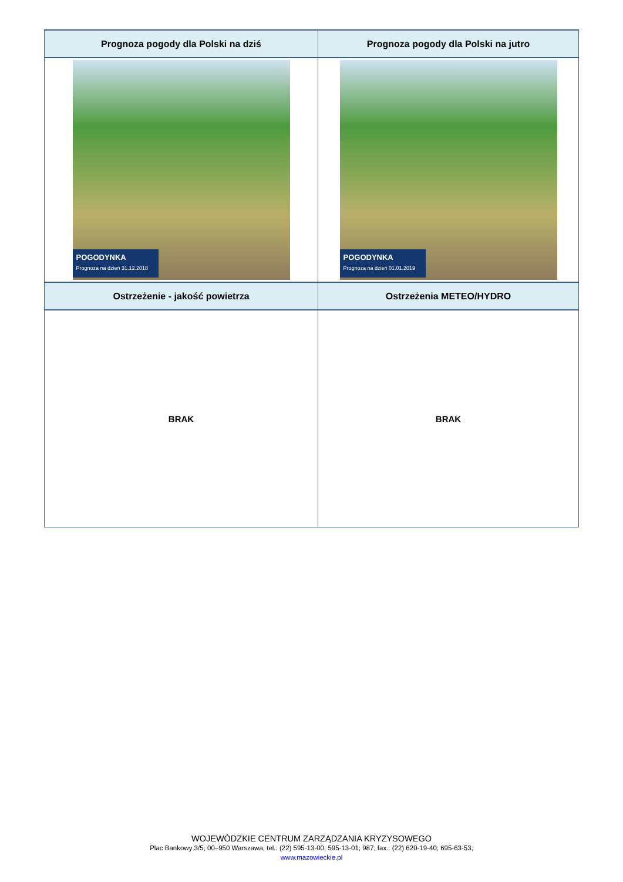| Prognoza pogody dla Polski na dziś | Prognoza pogody dla Polski na jutro |
| --- | --- |
| POGODYNKA Prognoza na dzień 31.12.2018 | POGODYNKA Prognoza na dzień 01.01.2019 |
| Ostrzeżenie - jakość powietrza | Ostrzeżenia METEO/HYDRO |
| BRAK | BRAK |
WOJEWÓDZKIE CENTRUM ZARZĄDZANIA KRYZYSOWEGO
Plac Bankowy 3/5, 00–950 Warszawa, tel.: (22) 595-13-00; 595-13-01; 987; fax.: (22) 620-19-40; 695-63-53;
www.mazowieckie.pl